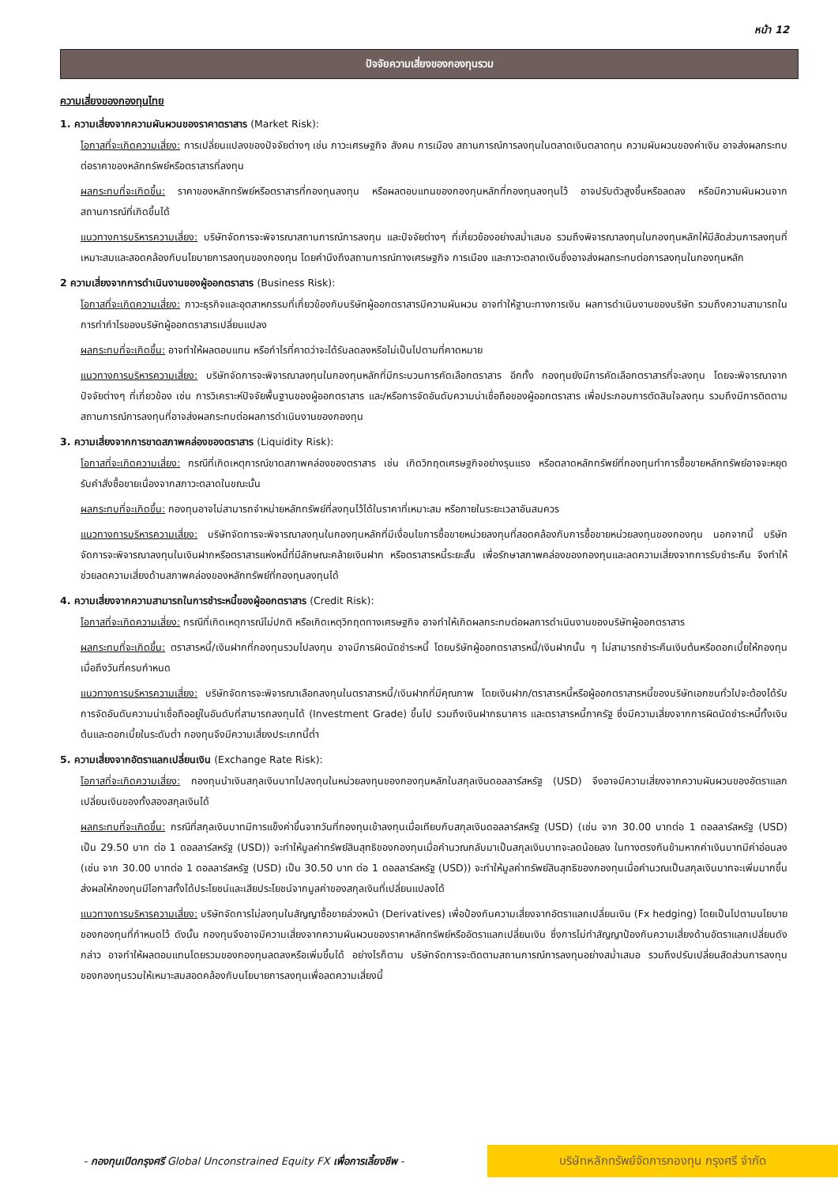หน้า 12
ปัจจัยความเสี่ยงของกองทุนรวม
ความเสี่ยงของกองทุนไทย
1. ความเสี่ยงจากความผันผวนของราคาตราสาร (Market Risk):
โอกาสที่จะเกิดความเสี่ยง: การเปลี่ยนแปลงของปัจจัยต่างๆ เช่น ภาวะเศรษฐกิจ สังคม การเมือง สถานการณ์การลงทุนในตลาดเงินตลาดทุน ความผันผวนของค่าเงิน อาจส่งผลกระทบต่อราคาของหลักทรัพย์หรือตราสารที่ลงทุน
ผลกระทบที่จะเกิดขึ้น: ราคาของหลักทรัพย์หรือตราสารที่กองทุนลงทุน หรือผลตอบแทนของกองทุนหลักที่กองทุนลงทุนไว้ อาจปรับตัวสูงขึ้นหรือลดลง หรือมีความผันผวนจากสถานการณ์ที่เกิดขึ้นได้
แนวทางการบริหารความเสี่ยง: บริษัทจัดการจะพิจารณาสถานการณ์การลงทุน และปัจจัยต่างๆ ที่เกี่ยวข้องอย่างสม่ำเสมอ รวมถึงพิจารณาลงทุนในกองทุนหลักให้มีสัดส่วนการลงทุนที่เหมาะสมและสอดคล้องกับนโยบายการลงทุนของกองทุน โดยคำนึงถึงสถานการณ์ทางเศรษฐกิจ การเมือง และภาวะตลาดเงินซึ่งอาจส่งผลกระทบต่อการลงทุนในกองทุนหลัก
2 ความเสี่ยงจากการดำเนินงานของผู้ออกตราสาร (Business Risk):
โอกาสที่จะเกิดความเสี่ยง: ภาวะธุรกิจและอุตสาหกรรมที่เกี่ยวข้องกับบริษัทผู้ออกตราสารมีความผันผวน อาจทำให้ฐานะทางการเงิน ผลการดำเนินงานของบริษัท รวมถึงความสามารถในการทำกำไรของบริษัทผู้ออกตราสารเปลี่ยนแปลง
ผลกระทบที่จะเกิดขึ้น: อาจทำให้ผลตอบแทน หรือกำไรที่คาดว่าจะได้รับลดลงหรือไม่เป็นไปตามที่คาดหมาย
แนวทางการบริหารความเสี่ยง: บริษัทจัดการจะพิจารณาลงทุนในกองทุนหลักที่มีกระบวนการคัดเลือกตราสาร อีกทั้ง กองทุนยังมีการคัดเลือกตราสารที่จะลงทุน โดยจะพิจารณาจากปัจจัยต่างๆ ที่เกี่ยวข้อง เช่น การวิเคราะห์ปัจจัยพื้นฐานของผู้ออกตราสาร และ/หรือการจัดอันดับความน่าเชื่อถือของผู้ออกตราสาร เพื่อประกอบการตัดสินใจลงทุน รวมถึงมีการติดตามสถานการณ์การลงทุนที่อาจส่งผลกระทบต่อผลการดำเนินงานของกองทุน
3. ความเสี่ยงจากการขาดสภาพคล่องของตราสาร (Liquidity Risk):
โอกาสที่จะเกิดความเสี่ยง: กรณีที่เกิดเหตุการณ์ขาดสภาพคล่องของตราสาร เช่น เกิดวิกฤตเศรษฐกิจอย่างรุนแรง หรือตลาดหลักทรัพย์ที่กองทุนทำการซื้อขายหลักทรัพย์อาจจะหยุดรับคำสั่งซื้อขายเนื่องจากสภาวะตลาดในขณะนั้น
ผลกระทบที่จะเกิดขึ้น: กองทุนอาจไม่สามารถจำหน่ายหลักทรัพย์ที่ลงทุนไว้ได้ในราคาที่เหมาะสม หรือภายในระยะเวลาอันสมควร
แนวทางการบริหารความเสี่ยง: บริษัทจัดการจะพิจารณาลงทุนในกองทุนหลักที่มีเงื่อนไขการซื้อขายหน่วยลงทุนที่สอดคล้องกับการซื้อขายหน่วยลงทุนของกองทุน นอกจากนี้ บริษัทจัดการจะพิจารณาลงทุนในเงินฝากหรือตราสารแห่งหนี้ที่มีลักษณะคล้ายเงินฝาก หรือตราสารหนี้ระยะสั้น เพื่อรักษาสภาพคล่องของกองทุนและลดความเสี่ยงจากการรับชำระคืน จึงทำให้ช่วยลดความเสี่ยงด้านสภาพคล่องของหลักทรัพย์ที่กองทุนลงทุนได้
4. ความเสี่ยงจากความสามารถในการชำระหนี้ของผู้ออกตราสาร (Credit Risk):
โอกาสที่จะเกิดความเสี่ยง: กรณีที่เกิดเหตุการณ์ไม่ปกติ หรือเกิดเหตุวิกฤตทางเศรษฐกิจ อาจทำให้เกิดผลกระทบต่อผลการดำเนินงานของบริษัทผู้ออกตราสาร
ผลกระทบที่จะเกิดขึ้น: ตราสารหนี้/เงินฝากที่กองทุนรวมไปลงทุน อาจมีการผิดนัดชำระหนี้ โดยบริษัทผู้ออกตราสารหนี้/เงินฝากนั้น ๆ ไม่สามารถชำระคืนเงินต้นหรือดอกเบี้ยให้กองทุนเมื่อถึงวันที่ครบกำหนด
แนวทางการบริหารความเสี่ยง: บริษัทจัดการจะพิจารณาเลือกลงทุนในตราสารหนี้/เงินฝากที่มีคุณภาพ โดยเงินฝาก/ตราสารหนี้หรือผู้ออกตราสารหนี้ของบริษัทเอกชนทั่วไปจะต้องได้รับการจัดอันดับความน่าเชื่อถืออยู่ในอันดับที่สามารถลงทุนได้ (Investment Grade) ขึ้นไป รวมถึงเงินฝากธนาคาร และตราสารหนี้ภาครัฐ ซึ่งมีความเสี่ยงจากการผิดนัดชำระหนี้ทั้งเงินต้นและดอกเบี้ยในระดับต่ำ กองทุนจึงมีความเสี่ยงประเภทนี้ต่ำ
5. ความเสี่ยงจากอัตราแลกเปลี่ยนเงิน (Exchange Rate Risk):
โอกาสที่จะเกิดความเสี่ยง: กองทุนนำเงินสกุลเงินบาทไปลงทุนในหน่วยลงทุนของกองทุนหลักในสกุลเงินดอลลาร์สหรัฐ (USD) จึงอาจมีความเสี่ยงจากความผันผวนของอัตราแลกเปลี่ยนเงินของทั้งสองสกุลเงินได้
ผลกระทบที่จะเกิดขึ้น: กรณีที่สกุลเงินบาทมีการแข็งค่าขึ้นจากวันที่กองทุนเข้าลงทุนเมื่อเทียบกับสกุลเงินดอลลาร์สหรัฐ (USD) (เช่น จาก 30.00 บาทต่อ 1 ดอลลาร์สหรัฐ (USD) เป็น 29.50 บาท ต่อ 1 ดอลลาร์สหรัฐ (USD)) จะทำให้มูลค่าทรัพย์สินสุทธิของกองทุนเมื่อคำนวณกลับมาเป็นสกุลเงินบาทจะลดน้อยลง ในทางตรงกันข้ามหากค่าเงินบาทมีค่าอ่อนลง (เช่น จาก 30.00 บาทต่อ 1 ดอลลาร์สหรัฐ (USD) เป็น 30.50 บาท ต่อ 1 ดอลลาร์สหรัฐ (USD)) จะทำให้มูลค่าทรัพย์สินสุทธิของกองทุนเมื่อคำนวณเป็นสกุลเงินบาทจะเพิ่มมากขึ้น ส่งผลให้กองทุนมีโอกาสทั้งได้ประโยชน์และเสียประโยชน์จากมูลค่าของสกุลเงินที่เปลี่ยนแปลงได้
แนวทางการบริหารความเสี่ยง: บริษัทจัดการไม่ลงทุนในสัญญาซื้อขายล่วงหน้า (Derivatives) เพื่อป้องกันความเสี่ยงจากอัตราแลกเปลี่ยนเงิน (Fx hedging) โดยเป็นไปตามนโยบายของกองทุนที่กำหนดไว้ ดังนั้น กองทุนจึงอาจมีความเสี่ยงจากความผันผวนของราคาหลักทรัพย์หรืออัตราแลกเปลี่ยนเงิน ซึ่งการไม่ทำสัญญาป้องกันความเสี่ยงด้านอัตราแลกเปลี่ยนดังกล่าว อาจทำให้ผลตอบแทนโดยรวมของกองทุนลดลงหรือเพิ่มขึ้นได้ อย่างไรก็ตาม บริษัทจัดการจะติดตามสถานการณ์การลงทุนอย่างสม่ำเสมอ รวมถึงปรับเปลี่ยนสัดส่วนการลงทุนของกองทุนรวมให้เหมาะสมสอดคล้องกับนโยบายการลงทุนเพื่อลดความเสี่ยงนี้
- กองทุนเปิดกรุงศรี Global Unconstrained Equity FX เพื่อการเลี้ยงชีพ -
บริษัทหลักทรัพย์จัดการกองทุน กรุงศรี จำกัด